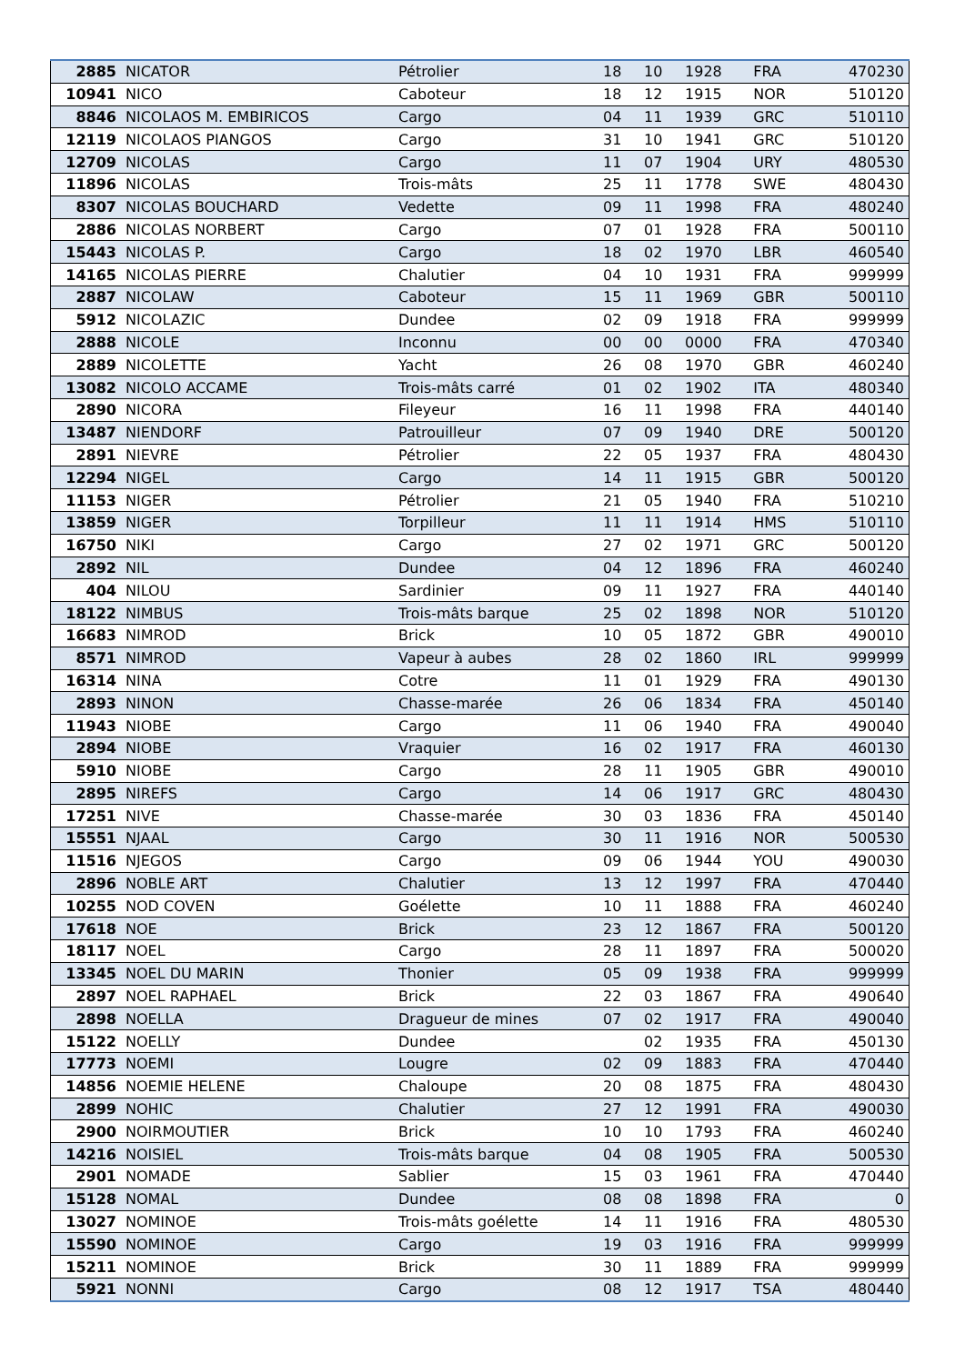| 2885 | NICATOR | Pétrolier | 18 | 10 | 1928 | FRA | 470230 |
| 10941 | NICO | Caboteur | 18 | 12 | 1915 | NOR | 510120 |
| 8846 | NICOLAOS M. EMBIRICOS | Cargo | 04 | 11 | 1939 | GRC | 510110 |
| 12119 | NICOLAOS PIANGOS | Cargo | 31 | 10 | 1941 | GRC | 510120 |
| 12709 | NICOLAS | Cargo | 11 | 07 | 1904 | URY | 480530 |
| 11896 | NICOLAS | Trois-mâts | 25 | 11 | 1778 | SWE | 480430 |
| 8307 | NICOLAS BOUCHARD | Vedette | 09 | 11 | 1998 | FRA | 480240 |
| 2886 | NICOLAS NORBERT | Cargo | 07 | 01 | 1928 | FRA | 500110 |
| 15443 | NICOLAS P. | Cargo | 18 | 02 | 1970 | LBR | 460540 |
| 14165 | NICOLAS PIERRE | Chalutier | 04 | 10 | 1931 | FRA | 999999 |
| 2887 | NICOLAW | Caboteur | 15 | 11 | 1969 | GBR | 500110 |
| 5912 | NICOLAZIC | Dundee | 02 | 09 | 1918 | FRA | 999999 |
| 2888 | NICOLE | Inconnu | 00 | 00 | 0000 | FRA | 470340 |
| 2889 | NICOLETTE | Yacht | 26 | 08 | 1970 | GBR | 460240 |
| 13082 | NICOLO ACCAME | Trois-mâts carré | 01 | 02 | 1902 | ITA | 480340 |
| 2890 | NICORA | Fileyeur | 16 | 11 | 1998 | FRA | 440140 |
| 13487 | NIENDORF | Patrouilleur | 07 | 09 | 1940 | DRE | 500120 |
| 2891 | NIEVRE | Pétrolier | 22 | 05 | 1937 | FRA | 480430 |
| 12294 | NIGEL | Cargo | 14 | 11 | 1915 | GBR | 500120 |
| 11153 | NIGER | Pétrolier | 21 | 05 | 1940 | FRA | 510210 |
| 13859 | NIGER | Torpilleur | 11 | 11 | 1914 | HMS | 510110 |
| 16750 | NIKI | Cargo | 27 | 02 | 1971 | GRC | 500120 |
| 2892 | NIL | Dundee | 04 | 12 | 1896 | FRA | 460240 |
| 404 | NILOU | Sardinier | 09 | 11 | 1927 | FRA | 440140 |
| 18122 | NIMBUS | Trois-mâts barque | 25 | 02 | 1898 | NOR | 510120 |
| 16683 | NIMROD | Brick | 10 | 05 | 1872 | GBR | 490010 |
| 8571 | NIMROD | Vapeur à aubes | 28 | 02 | 1860 | IRL | 999999 |
| 16314 | NINA | Cotre | 11 | 01 | 1929 | FRA | 490130 |
| 2893 | NINON | Chasse-marée | 26 | 06 | 1834 | FRA | 450140 |
| 11943 | NIOBE | Cargo | 11 | 06 | 1940 | FRA | 490040 |
| 2894 | NIOBE | Vraquier | 16 | 02 | 1917 | FRA | 460130 |
| 5910 | NIOBE | Cargo | 28 | 11 | 1905 | GBR | 490010 |
| 2895 | NIREFS | Cargo | 14 | 06 | 1917 | GRC | 480430 |
| 17251 | NIVE | Chasse-marée | 30 | 03 | 1836 | FRA | 450140 |
| 15551 | NJAAL | Cargo | 30 | 11 | 1916 | NOR | 500530 |
| 11516 | NJEGOS | Cargo | 09 | 06 | 1944 | YOU | 490030 |
| 2896 | NOBLE ART | Chalutier | 13 | 12 | 1997 | FRA | 470440 |
| 10255 | NOD COVEN | Goélette | 10 | 11 | 1888 | FRA | 460240 |
| 17618 | NOE | Brick | 23 | 12 | 1867 | FRA | 500120 |
| 18117 | NOEL | Cargo | 28 | 11 | 1897 | FRA | 500020 |
| 13345 | NOEL DU MARIN | Thonier | 05 | 09 | 1938 | FRA | 999999 |
| 2897 | NOEL RAPHAEL | Brick | 22 | 03 | 1867 | FRA | 490640 |
| 2898 | NOELLA | Dragueur de mines | 07 | 02 | 1917 | FRA | 490040 |
| 15122 | NOELLY | Dundee | | 02 | 1935 | FRA | 450130 |
| 17773 | NOEMI | Lougre | 02 | 09 | 1883 | FRA | 470440 |
| 14856 | NOEMIE HELENE | Chaloupe | 20 | 08 | 1875 | FRA | 480430 |
| 2899 | NOHIC | Chalutier | 27 | 12 | 1991 | FRA | 490030 |
| 2900 | NOIRMOUTIER | Brick | 10 | 10 | 1793 | FRA | 460240 |
| 14216 | NOISIEL | Trois-mâts barque | 04 | 08 | 1905 | FRA | 500530 |
| 2901 | NOMADE | Sablier | 15 | 03 | 1961 | FRA | 470440 |
| 15128 | NOMAL | Dundee | 08 | 08 | 1898 | FRA | 0 |
| 13027 | NOMINOE | Trois-mâts goélette | 14 | 11 | 1916 | FRA | 480530 |
| 15590 | NOMINOE | Cargo | 19 | 03 | 1916 | FRA | 999999 |
| 15211 | NOMINOE | Brick | 30 | 11 | 1889 | FRA | 999999 |
| 5921 | NONNI | Cargo | 08 | 12 | 1917 | TSA | 480440 |